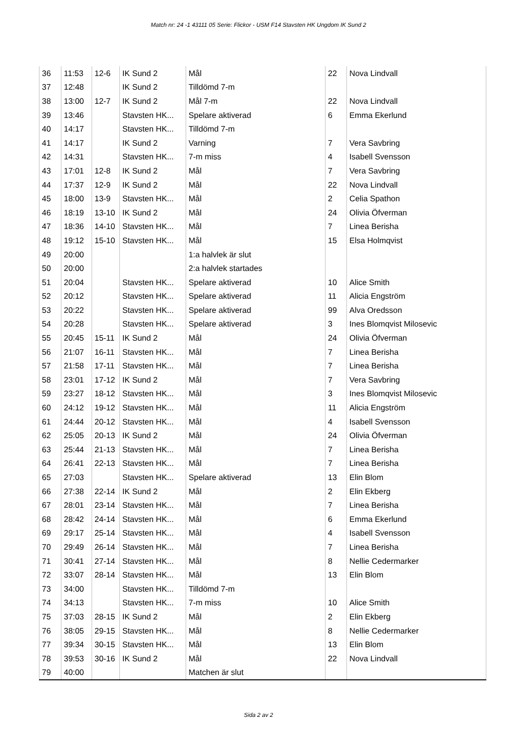Match nr: 24 -1 43111 05 Serie: Flickor - USM F14 Stavsten HK Ungdom IK Sund 2
| 36 | 11:53 | 12-6 | IK Sund 2 | Mål | 22 | Nova Lindvall |
| 37 | 12:48 | | IK Sund 2 | Tilldömd 7-m | | |
| 38 | 13:00 | 12-7 | IK Sund 2 | Mål 7-m | 22 | Nova Lindvall |
| 39 | 13:46 | | Stavsten HK... | Spelare aktiverad | 6 | Emma Ekerlund |
| 40 | 14:17 | | Stavsten HK... | Tilldömd 7-m | | |
| 41 | 14:17 | | IK Sund 2 | Varning | 7 | Vera Savbring |
| 42 | 14:31 | | Stavsten HK... | 7-m miss | 4 | Isabell Svensson |
| 43 | 17:01 | 12-8 | IK Sund 2 | Mål | 7 | Vera Savbring |
| 44 | 17:37 | 12-9 | IK Sund 2 | Mål | 22 | Nova Lindvall |
| 45 | 18:00 | 13-9 | Stavsten HK... | Mål | 2 | Celia Spathon |
| 46 | 18:19 | 13-10 | IK Sund 2 | Mål | 24 | Olivia Öfverman |
| 47 | 18:36 | 14-10 | Stavsten HK... | Mål | 7 | Linea Berisha |
| 48 | 19:12 | 15-10 | Stavsten HK... | Mål | 15 | Elsa Holmqvist |
| 49 | 20:00 | | | 1:a halvlek är slut | | |
| 50 | 20:00 | | | 2:a halvlek startades | | |
| 51 | 20:04 | | Stavsten HK... | Spelare aktiverad | 10 | Alice Smith |
| 52 | 20:12 | | Stavsten HK... | Spelare aktiverad | 11 | Alicia Engström |
| 53 | 20:22 | | Stavsten HK... | Spelare aktiverad | 99 | Alva Oredsson |
| 54 | 20:28 | | Stavsten HK... | Spelare aktiverad | 3 | Ines Blomqvist Milosevic |
| 55 | 20:45 | 15-11 | IK Sund 2 | Mål | 24 | Olivia Öfverman |
| 56 | 21:07 | 16-11 | Stavsten HK... | Mål | 7 | Linea Berisha |
| 57 | 21:58 | 17-11 | Stavsten HK... | Mål | 7 | Linea Berisha |
| 58 | 23:01 | 17-12 | IK Sund 2 | Mål | 7 | Vera Savbring |
| 59 | 23:27 | 18-12 | Stavsten HK... | Mål | 3 | Ines Blomqvist Milosevic |
| 60 | 24:12 | 19-12 | Stavsten HK... | Mål | 11 | Alicia Engström |
| 61 | 24:44 | 20-12 | Stavsten HK... | Mål | 4 | Isabell Svensson |
| 62 | 25:05 | 20-13 | IK Sund 2 | Mål | 24 | Olivia Öfverman |
| 63 | 25:44 | 21-13 | Stavsten HK... | Mål | 7 | Linea Berisha |
| 64 | 26:41 | 22-13 | Stavsten HK... | Mål | 7 | Linea Berisha |
| 65 | 27:03 | | Stavsten HK... | Spelare aktiverad | 13 | Elin Blom |
| 66 | 27:38 | 22-14 | IK Sund 2 | Mål | 2 | Elin Ekberg |
| 67 | 28:01 | 23-14 | Stavsten HK... | Mål | 7 | Linea Berisha |
| 68 | 28:42 | 24-14 | Stavsten HK... | Mål | 6 | Emma Ekerlund |
| 69 | 29:17 | 25-14 | Stavsten HK... | Mål | 4 | Isabell Svensson |
| 70 | 29:49 | 26-14 | Stavsten HK... | Mål | 7 | Linea Berisha |
| 71 | 30:41 | 27-14 | Stavsten HK... | Mål | 8 | Nellie Cedermarker |
| 72 | 33:07 | 28-14 | Stavsten HK... | Mål | 13 | Elin Blom |
| 73 | 34:00 | | Stavsten HK... | Tilldömd 7-m | | |
| 74 | 34:13 | | Stavsten HK... | 7-m miss | 10 | Alice Smith |
| 75 | 37:03 | 28-15 | IK Sund 2 | Mål | 2 | Elin Ekberg |
| 76 | 38:05 | 29-15 | Stavsten HK... | Mål | 8 | Nellie Cedermarker |
| 77 | 39:34 | 30-15 | Stavsten HK... | Mål | 13 | Elin Blom |
| 78 | 39:53 | 30-16 | IK Sund 2 | Mål | 22 | Nova Lindvall |
| 79 | 40:00 | | | Matchen är slut | | |
Sida 2 av 2